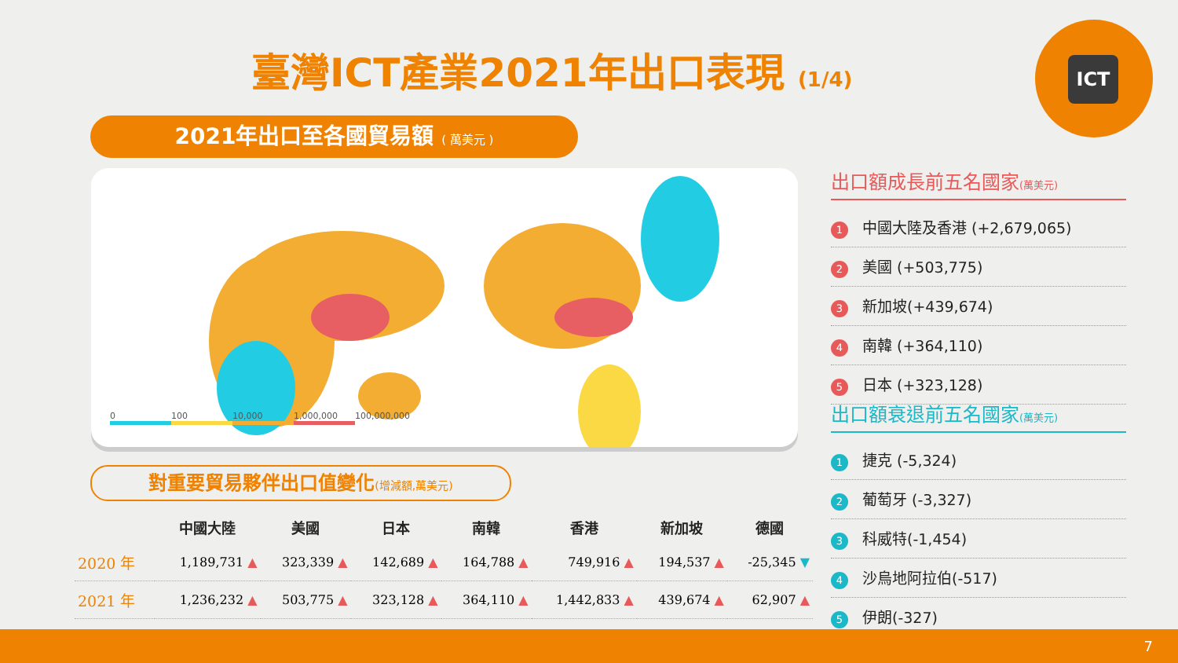臺灣ICT產業2021年出口表現 (1/4)
ICT
2021年出口至各國貿易額 ( 萬美元 )
0 100 10,000 1,000,000 100,000,000
對重要貿易夥伴出口值變化(增減額,萬美元)
| | 中國大陸 | 美國 | 日本 | 南韓 | 香港 | 新加坡 | 德國 |
| --- | --- | --- | --- | --- | --- | --- | --- |
| 2020 年 | 1,189,731 ▲ | 323,339 ▲ | 142,689 ▲ | 164,788 ▲ | 749,916 ▲ | 194,537 ▲ | -25,345 ▼ |
| 2021 年 | 1,236,232 ▲ | 503,775 ▲ | 323,128 ▲ | 364,110 ▲ | 1,442,833 ▲ | 439,674 ▲ | 62,907 ▲ |
出口額成長前五名國家(萬美元)
1 中國大陸及香港 (+2,679,065)
2 美國 (+503,775)
3 新加坡(+439,674)
4 南韓 (+364,110)
5 日本 (+323,128)
出口額衰退前五名國家(萬美元)
1 捷克 (-5,324)
2 葡萄牙 (-3,327)
3 科威特(-1,454)
4 沙烏地阿拉伯(-517)
5 伊朗(-327)
7